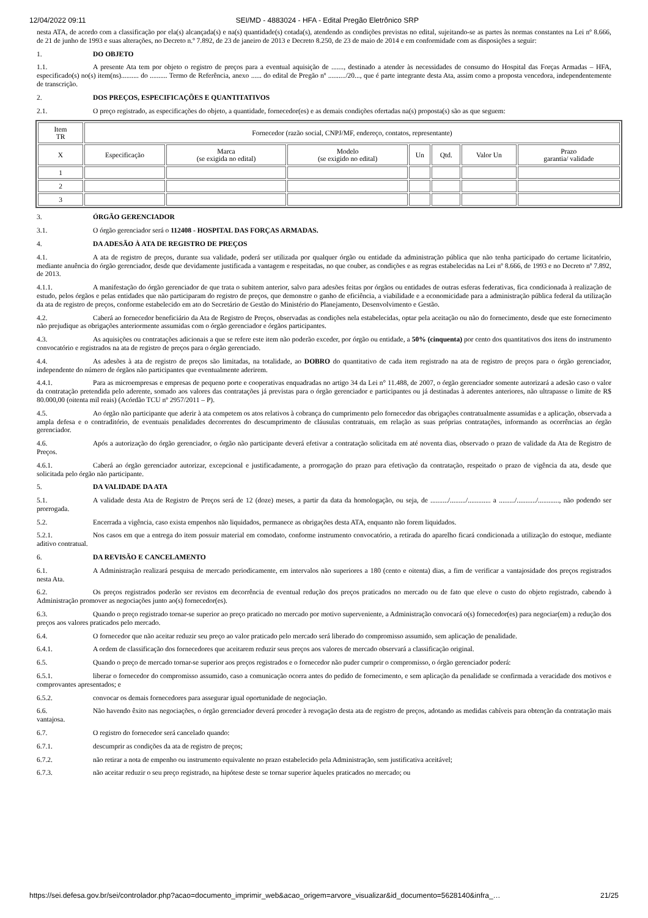12/04/2022 09:11 SEI/MD - 4883024 - HFA - Edital Pregão Eletrônico SRP
nesta ATA, de acordo com a classificação por ela(s) alcançada(s) e na(s) quantidade(s) cotada(s), atendendo as condições previstas no edital, sujeitando-se as partes às normas constantes na Lei nº 8.666, de 21 de junho de 1993 e suas alterações, no Decreto n.º 7.892, de 23 de janeiro de 2013 e Decreto 8.250, de 23 de maio de 2014 e em conformidade com as disposições a seguir:
1. DO OBJETO
1.1. A presente Ata tem por objeto o registro de preços para a eventual aquisição de ......., destinado a atender às necessidades de consumo do Hospital das Forças Armadas – HFA, especificado(s) no(s) item(ns).......... do .......... Termo de Referência, anexo ...... do edital de Pregão nº ........../20..., que é parte integrante desta Ata, assim como a proposta vencedora, independentemente de transcrição.
2. DOS PREÇOS, ESPECIFICAÇÕES E QUANTITATIVOS
2.1. O preço registrado, as especificações do objeto, a quantidade, fornecedor(es) e as demais condições ofertadas na(s) proposta(s) são as que seguem:
| Item TR | Fornecedor (razão social, CNPJ/MF, endereço, contatos, representante) | | | | | | |
| X | Especificação | Marca (se exigida no edital) | Modelo (se exigido no edital) | Un | Qtd. | Valor Un | Prazo garantia/ validade |
| 1 | | | | | | | |
| 2 | | | | | | | |
| 3 | | | | | | | |
3. ÓRGÃO GERENCIADOR
3.1. O órgão gerenciador será o 112408 - HOSPITAL DAS FORÇAS ARMADAS.
4. DA ADESÃO À ATA DE REGISTRO DE PREÇOS
4.1. A ata de registro de preços, durante sua validade, poderá ser utilizada por qualquer órgão ou entidade da administração pública que não tenha participado do certame licitatório, mediante anuência do órgão gerenciador, desde que devidamente justificada a vantagem e respeitadas, no que couber, as condições e as regras estabelecidas na Lei nº 8.666, de 1993 e no Decreto nº 7.892, de 2013.
4.1.1. A manifestação do órgão gerenciador de que trata o subitem anterior, salvo para adesões feitas por órgãos ou entidades de outras esferas federativas, fica condicionada à realização de estudo, pelos órgãos e pelas entidades que não participaram do registro de preços, que demonstre o ganho de eficiência, a viabilidade e a economicidade para a administração pública federal da utilização da ata de registro de preços, conforme estabelecido em ato do Secretário de Gestão do Ministério do Planejamento, Desenvolvimento e Gestão.
4.2. Caberá ao fornecedor beneficiário da Ata de Registro de Preços, observadas as condições nela estabelecidas, optar pela aceitação ou não do fornecimento, desde que este fornecimento não prejudique as obrigações anteriormente assumidas com o órgão gerenciador e órgãos participantes.
4.3. As aquisições ou contratações adicionais a que se refere este item não poderão exceder, por órgão ou entidade, a 50% (cinquenta) por cento dos quantitativos dos itens do instrumento convocatório e registrados na ata de registro de preços para o órgão gerenciado.
4.4. As adesões à ata de registro de preços são limitadas, na totalidade, ao DOBRO do quantitativo de cada item registrado na ata de registro de preços para o órgão gerenciador, independente do número de órgãos não participantes que eventualmente aderirem.
4.4.1. Para as microempresas e empresas de pequeno porte e cooperativas enquadradas no artigo 34 da Lei n° 11.488, de 2007, o órgão gerenciador somente autorizará a adesão caso o valor da contratação pretendida pelo aderente, somado aos valores das contratações já previstas para o órgão gerenciador e participantes ou já destinadas à aderentes anteriores, não ultrapasse o limite de R$ 80.000,00 (oitenta mil reais) (Acórdão TCU nº 2957/2011 – P).
4.5. Ao órgão não participante que aderir à ata competem os atos relativos à cobrança do cumprimento pelo fornecedor das obrigações contratualmente assumidas e a aplicação, observada a ampla defesa e o contraditório, de eventuais penalidades decorrentes do descumprimento de cláusulas contratuais, em relação as suas próprias contratações, informando as ocorrências ao órgão gerenciador.
4.6. Após a autorização do órgão gerenciador, o órgão não participante deverá efetivar a contratação solicitada em até noventa dias, observado o prazo de validade da Ata de Registro de Preços.
4.6.1. Caberá ao órgão gerenciador autorizar, excepcional e justificadamente, a prorrogação do prazo para efetivação da contratação, respeitado o prazo de vigência da ata, desde que solicitada pelo órgão não participante.
5. DA VALIDADE DA ATA
5.1. A validade desta Ata de Registro de Preços será de 12 (doze) meses, a partir da data da homologação, ou seja, de ........../........./............. a ........./.........../............, não podendo ser prorrogada.
5.2. Encerrada a vigência, caso exista empenhos não liquidados, permanece as obrigações desta ATA, enquanto não forem liquidados.
5.2.1. Nos casos em que a entrega do item possuir material em comodato, conforme instrumento convocatório, a retirada do aparelho ficará condicionada a utilização do estoque, mediante aditivo contratual.
6. DA REVISÃO E CANCELAMENTO
6.1. A Administração realizará pesquisa de mercado periodicamente, em intervalos não superiores a 180 (cento e oitenta) dias, a fim de verificar a vantajosidade dos preços registrados nesta Ata.
6.2. Os preços registrados poderão ser revistos em decorrência de eventual redução dos preços praticados no mercado ou de fato que eleve o custo do objeto registrado, cabendo à Administração promover as negociações junto ao(s) fornecedor(es).
6.3. Quando o preço registrado tornar-se superior ao preço praticado no mercado por motivo superveniente, a Administração convocará o(s) fornecedor(es) para negociar(em) a redução dos preços aos valores praticados pelo mercado.
6.4. O fornecedor que não aceitar reduzir seu preço ao valor praticado pelo mercado será liberado do compromisso assumido, sem aplicação de penalidade.
6.4.1. A ordem de classificação dos fornecedores que aceitarem reduzir seus preços aos valores de mercado observará a classificação original.
6.5. Quando o preço de mercado tornar-se superior aos preços registrados e o fornecedor não puder cumprir o compromisso, o órgão gerenciador poderá:
6.5.1. liberar o fornecedor do compromisso assumido, caso a comunicação ocorra antes do pedido de fornecimento, e sem aplicação da penalidade se confirmada a veracidade dos motivos e comprovantes apresentados; e
6.5.2. convocar os demais fornecedores para assegurar igual oportunidade de negociação.
6.6. Não havendo êxito nas negociações, o órgão gerenciador deverá proceder à revogação desta ata de registro de preços, adotando as medidas cabíveis para obtenção da contratação mais vantajosa.
6.7. O registro do fornecedor será cancelado quando:
6.7.1. descumprir as condições da ata de registro de preços;
6.7.2. não retirar a nota de empenho ou instrumento equivalente no prazo estabelecido pela Administração, sem justificativa aceitável;
6.7.3. não aceitar reduzir o seu preço registrado, na hipótese deste se tornar superior àqueles praticados no mercado; ou
https://sei.defesa.gov.br/sei/controlador.php?acao=documento_imprimir_web&acao_origem=arvore_visualizar&id_documento=5628140&infra_… 21/25